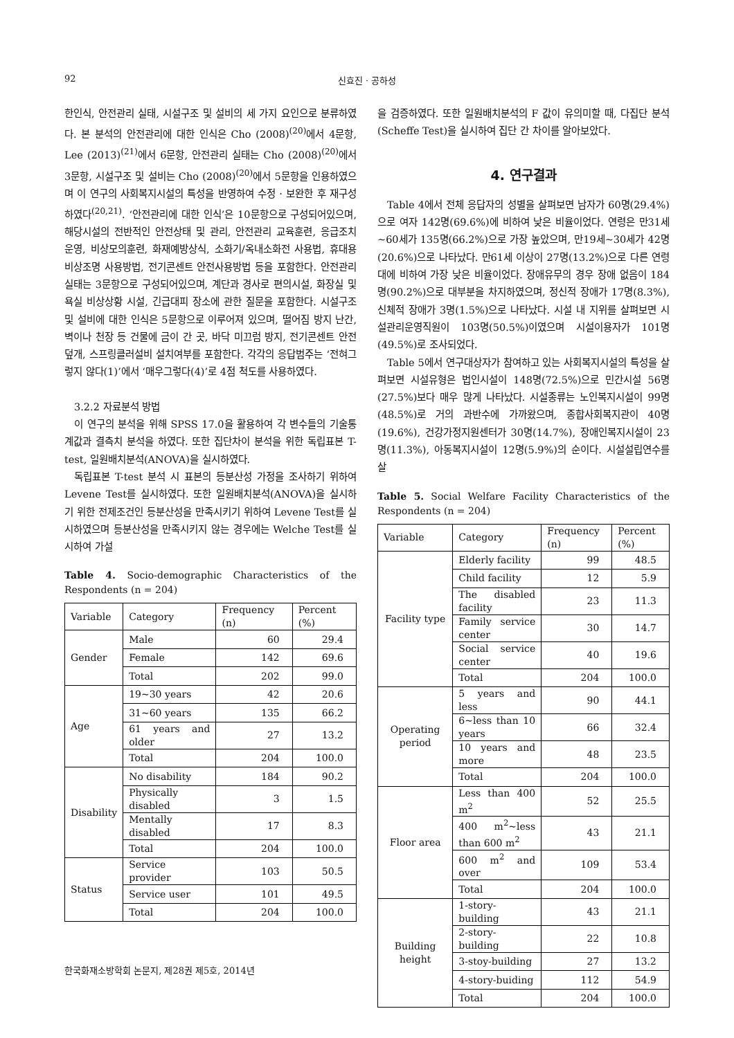92 신효진 · 공하성
한인식, 안전관리 실태, 시설구조 및 설비의 세 가지 요인으로 분류하였다. 본 분석의 안전관리에 대한 인식은 Cho (2008)<sup>(20)</sup>에서 4문항, Lee (2013)<sup>(21)</sup>에서 6문항, 안전관리 실태는 Cho (2008)<sup>(20)</sup>에서 3문항, 시설구조 및 설비는 Cho (2008)<sup>(20)</sup>에서 5문항을 인용하였으며 이 연구의 사회복지시설의 특성을 반영하여 수정 · 보완한 후 재구성하였다<sup>(20,21)</sup>. ‘안전관리에 대한 인식’은 10문항으로 구성되어있으며, 해당시설의 전반적인 안전상태 및 관리, 안전관리 교육훈련, 응급조치 운영, 비상모의훈련, 화재예방상식, 소화기/옥내소화전 사용법, 휴대용 비상조명 사용방법, 전기콘센트 안전사용방법 등을 포함한다. 안전관리 실태는 3문항으로 구성되어있으며, 계단과 경사로 편의시설, 화장실 및 욕실 비상상황 시설, 긴급대피 장소에 관한 질문을 포함한다. 시설구조 및 설비에 대한 인식은 5문항으로 이루어져 있으며, 떨어짐 방지 난간, 벽이나 천장 등 건물에 금이 간 곳, 바닥 미끄럼 방지, 전기콘센트 안전덮개, 스프링클러설비 설치여부를 포함한다. 각각의 응답범주는 ‘전혀그렇지 않다(1)’에서 ‘매우그렇다(4)’로 4점 척도를 사용하였다.
3.2.2 자료분석 방법
이 연구의 분석을 위해 SPSS 17.0을 활용하여 각 변수들의 기술통계값과 결측치 분석을 하였다. 또한 집단차이 분석을 위한 독립표본 T-test, 일원배치분석(ANOVA)을 실시하였다.
독립표본 T-test 분석 시 표본의 등분산성 가정을 조사하기 위하여 Levene Test를 실시하였다. 또한 일원배치분석(ANOVA)을 실시하기 위한 전제조건인 등분산성을 만족시키기 위하여 Levene Test를 실시하였으며 등분산성을 만족시키지 않는 경우에는 Welche Test를 실시하여 가설
Table 4. Socio-demographic Characteristics of the Respondents (n = 204)
| Variable | Category | Frequency (n) | Percent (%) |
| --- | --- | --- | --- |
| Gender | Male | 60 | 29.4 |
| | Female | 142 | 69.6 |
| | Total | 202 | 99.0 |
| Age | 19~30 years | 42 | 20.6 |
| | 31~60 years | 135 | 66.2 |
| | 61 years and older | 27 | 13.2 |
| | Total | 204 | 100.0 |
| Disability | No disability | 184 | 90.2 |
| | Physically disabled | 3 | 1.5 |
| | Mentally disabled | 17 | 8.3 |
| | Total | 204 | 100.0 |
| Status | Service provider | 103 | 50.5 |
| | Service user | 101 | 49.5 |
| | Total | 204 | 100.0 |
을 검증하였다. 또한 일원배치분석의 F 값이 유의미할 때, 다집단 분석(Scheffe Test)을 실시하여 집단 간 차이를 알아보았다.
4. 연구결과
Table 4에서 전체 응답자의 성별을 살펴보면 남자가 60명(29.4%)으로 여자 142명(69.6%)에 비하여 낮은 비율이었다. 연령은 만31세~60세가 135명(66.2%)으로 가장 높았으며, 만19세~30세가 42명(20.6%)으로 나타났다. 만61세 이상이 27명(13.2%)으로 다른 연령대에 비하여 가장 낮은 비율이었다. 장애유무의 경우 장애 없음이 184명(90.2%)으로 대부분을 차지하였으며, 정신적 장애가 17명(8.3%), 신체적 장애가 3명(1.5%)으로 나타났다. 시설 내 지위를 살펴보면 시설관리운영직원이 103명(50.5%)이였으며 시설이용자가 101명(49.5%)로 조사되었다.
Table 5에서 연구대상자가 참여하고 있는 사회복지시설의 특성을 살펴보면 시설유형은 법인시설이 148명(72.5%)으로 민간시설 56명(27.5%)보다 매우 많게 나타났다. 시설종류는 노인복지시설이 99명(48.5%)로 거의 과반수에 가까왔으며, 종합사회복지관이 40명(19.6%), 건강가정지원센터가 30명(14.7%), 장애인복지시설이 23명(11.3%), 아동복지시설이 12명(5.9%)의 순이다. 시설설립연수를 살
Table 5. Social Welfare Facility Characteristics of the Respondents (n = 204)
| Variable | Category | Frequency (n) | Percent (%) |
| --- | --- | --- | --- |
| Facility type | Elderly facility | 99 | 48.5 |
| | Child facility | 12 | 5.9 |
| | The disabled facility | 23 | 11.3 |
| | Family service center | 30 | 14.7 |
| | Social service center | 40 | 19.6 |
| | Total | 204 | 100.0 |
| Operating period | 5 years and less | 90 | 44.1 |
| | 6~less than 10 years | 66 | 32.4 |
| | 10 years and more | 48 | 23.5 |
| | Total | 204 | 100.0 |
| Floor area | Less than 400 m<sup>2</sup> | 52 | 25.5 |
| | 400 m<sup>2</sup>~less than 600 m<sup>2</sup> | 43 | 21.1 |
| | 600 m<sup>2</sup> and over | 109 | 53.4 |
| | Total | 204 | 100.0 |
| Building height | 1-story-building | 43 | 21.1 |
| | 2-story-building | 22 | 10.8 |
| | 3-stoy-building | 27 | 13.2 |
| | 4-story-buiding | 112 | 54.9 |
| | Total | 204 | 100.0 |
한국화재소방학회 논문지, 제28권 제5호, 2014년